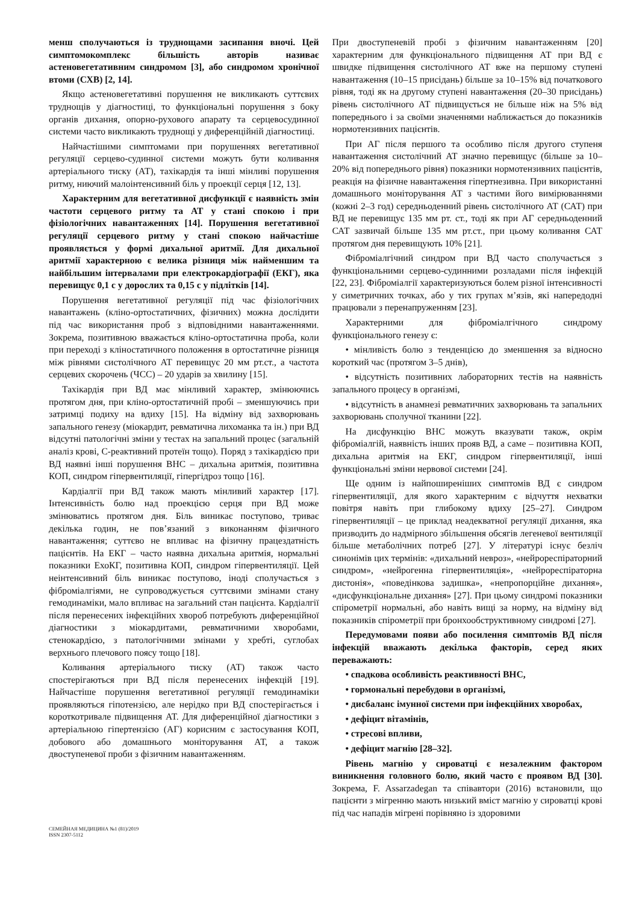менш сполучаються із труднощами засипання вночі. Цей симптомокомплекс більшість авторів називає астеновегетативним синдромом [3], або синдромом хронічної втоми (СХВ) [2, 14].
Якщо астеновегетативні порушення не викликають суттєвих труднощів у діагностиці, то функціональні порушення з боку органів дихання, опорно-рухового апарату та серцевосудинної системи часто викликають труднощі у диференційній діагностиці.
Найчастішими симптомами при порушеннях вегетативної регуляції серцево-судинної системи можуть бути коливання артеріального тиску (АТ), тахікардія та інші мінливі порушення ритму, ниючий малоінтенсивний біль у проекції серця [12, 13].
Характерним для вегетативної дисфункції є наявність змін частоти серцевого ритму та АТ у стані спокою і при фізіологічних навантаженнях [14]. Порушення вегетативної регуляції серцевого ритму у стані спокою найчастіше проявляється у формі дихальної аритмії. Для дихальної аритмії характерною є велика різниця між найменшим та найбільшим інтервалами при електрокардіографії (ЕКГ), яка перевищує 0,1 с у дорослих та 0,15 с у підлітків [14].
Порушення вегетативної регуляції під час фізіологічних навантажень (кліно-ортостатичних, фізичних) можна дослідити під час використання проб з відповідними навантаженнями. Зокрема, позитивною вважається кліно-ортостатична проба, коли при переході з кліностатичного положення в ортостатичне різниця між рівнями систолічного АТ перевищує 20 мм рт.ст., а частота серцевих скорочень (ЧСС) – 20 ударів за хвилину [15].
Тахікардія при ВД має мінливий характер, змінюючись протягом дня, при кліно-ортостатичній пробі – зменшуючись при затримці подиху на вдиху [15]. На відміну від захворювань запального генезу (міокардит, ревматична лихоманка та ін.) при ВД відсутні патологічні зміни у тестах на запальний процес (загальній аналіз крові, С-реактивний протеїн тощо). Поряд з тахікардією при ВД наявні інші порушення ВНС – дихальна аритмія, позитивна КОП, синдром гіпервентиляції, гіпергідроз тощо [16].
Кардіалгії при ВД також мають мінливий характер [17]. Інтенсивність болю над проекцією серця при ВД може змінюватись протягом дня. Біль виникає поступово, триває декілька годин, не пов’язаний з виконанням фізичного навантаження; суттєво не впливає на фізичну працездатність пацієнтів. На ЕКГ – часто наявна дихальна аритмія, нормальні показники ЕхоКГ, позитивна КОП, синдром гіпервентиляції. Цей неінтенсивний біль виникає поступово, іноді сполучається з фіброміалгіями, не супроводжується суттєвими змінами стану гемодинаміки, мало впливає на загальний стан пацієнта. Кардіалгії після перенесених інфекційних хвороб потребують диференційної діагностики з міокардитами, ревматичними хворобами, стенокардією, з патологічними змінами у хребті, суглобах верхнього плечового поясу тощо [18].
Коливання артеріального тиску (АТ) також часто спостерігаються при ВД після перенесених інфекцій [19]. Найчастіше порушення вегетативної регуляції гемодинаміки проявляються гіпотензією, але нерідко при ВД спостерігається і короткотривале підвищення АТ. Для диференційної діагностики з артеріальною гіпертензією (АГ) корисним є застосування КОП, добового або домашнього моніторування АТ, а також двоступеневої проби з фізичним навантаженням.
При двоступеневій пробі з фізичним навантаженням [20] характерним для функціонального підвищення АТ при ВД є швидке підвищення систолічного АТ вже на першому ступені навантаження (10–15 присідань) більше за 10–15% від початкового рівня, тоді як на другому ступені навантаження (20–30 присідань) рівень систолічного АТ підвищується не більше ніж на 5% від попереднього і за своїми значеннями наближається до показників нормотензивних пацієнтів.
При АГ після першого та особливо після другого ступеня навантаження систолічний АТ значно перевищує (більше за 10–20% від попереднього рівня) показники нормотензивних пацієнтів, реакція на фізичне навантаження гіпертнезивна. При використанні домашнього моніторування АТ з частими його вимірюваннями (кожні 2–3 год) середньоденний рівень систолічного АТ (САТ) при ВД не перевищує 135 мм рт. ст., тоді як при АГ середньоденний САТ зазвичай більше 135 мм рт.ст., при цьому коливання САТ протягом дня перевищують 10% [21].
Фіброміалгічний синдром при ВД часто сполучається з функціональними серцево-судинними розладами після інфекцій [22, 23]. Фіброміалгії характеризуються болем різної інтенсивності у симетричних точках, або у тих групах м’язів, які напередодні працювали з перенапруженням [23].
Характерними для фіброміалгічного синдрому функціонального генезу є:
• мінливість болю з тенденцією до зменшення за відносно короткий час (протягом 3–5 днів),
• відсутність позитивних лабораторних тестів на наявність запального процесу в організмі,
• відсутність в анамнезі ревматичних захворювань та запальних захворювань сполучної тканини [22].
На дисфункцію ВНС можуть вказувати також, окрім фіброміалгій, наявність інших прояв ВД, а саме – позитивна КОП, дихальна аритмія на ЕКГ, синдром гіпервентиляції, інші функціональні зміни нервової системи [24].
Ще одним із найпоширеніших симптомів ВД є синдром гіпервентиляції, для якого характерним є відчуття нехватки повітря навіть при глибокому вдиху [25–27]. Синдром гіпервентиляції – це приклад неадекватної регуляції дихання, яка призводить до надмірного збільшення обсягів легеневої вентиляції більше метаболічних потреб [27]. У літературі існує безліч синонімів цих термінів: «дихальний невроз», «нейрореспіраторний синдром», «нейрогенна гіпервентиляція», «нейрореспіраторна дистонія», «поведінкова задишка», «непропорційне дихання», «дисфункціональне дихання» [27]. При цьому синдромі показники спірометрії нормальні, або навіть вищі за норму, на відміну від показників спірометрії при бронхообструктивному синдромі [27].
Передумовами появи або посилення симптомів ВД після інфекцій вважають декілька факторів, серед яких переважають:
• спадкова особливість реактивності ВНС,
• гормональні перебудови в організмі,
• дисбаланс імунної системи при інфекційних хворобах,
• дефіцит вітамінів,
• стресові впливи,
• дефіцит магнію [28–32].
Рівень магнію у сироватці є незалежним фактором виникнення головного болю, який часто є проявом ВД [30]. Зокрема, F. Assarzadegan та співавтори (2016) встановили, що пацієнти з мігренню мають низький вміст магнію у сироватці крові під час нападів мігрені порівняно із здоровими
СЕМЕЙНАЯ МЕДИЦИНА №1 (81)/2019
ISSN 2307-5112